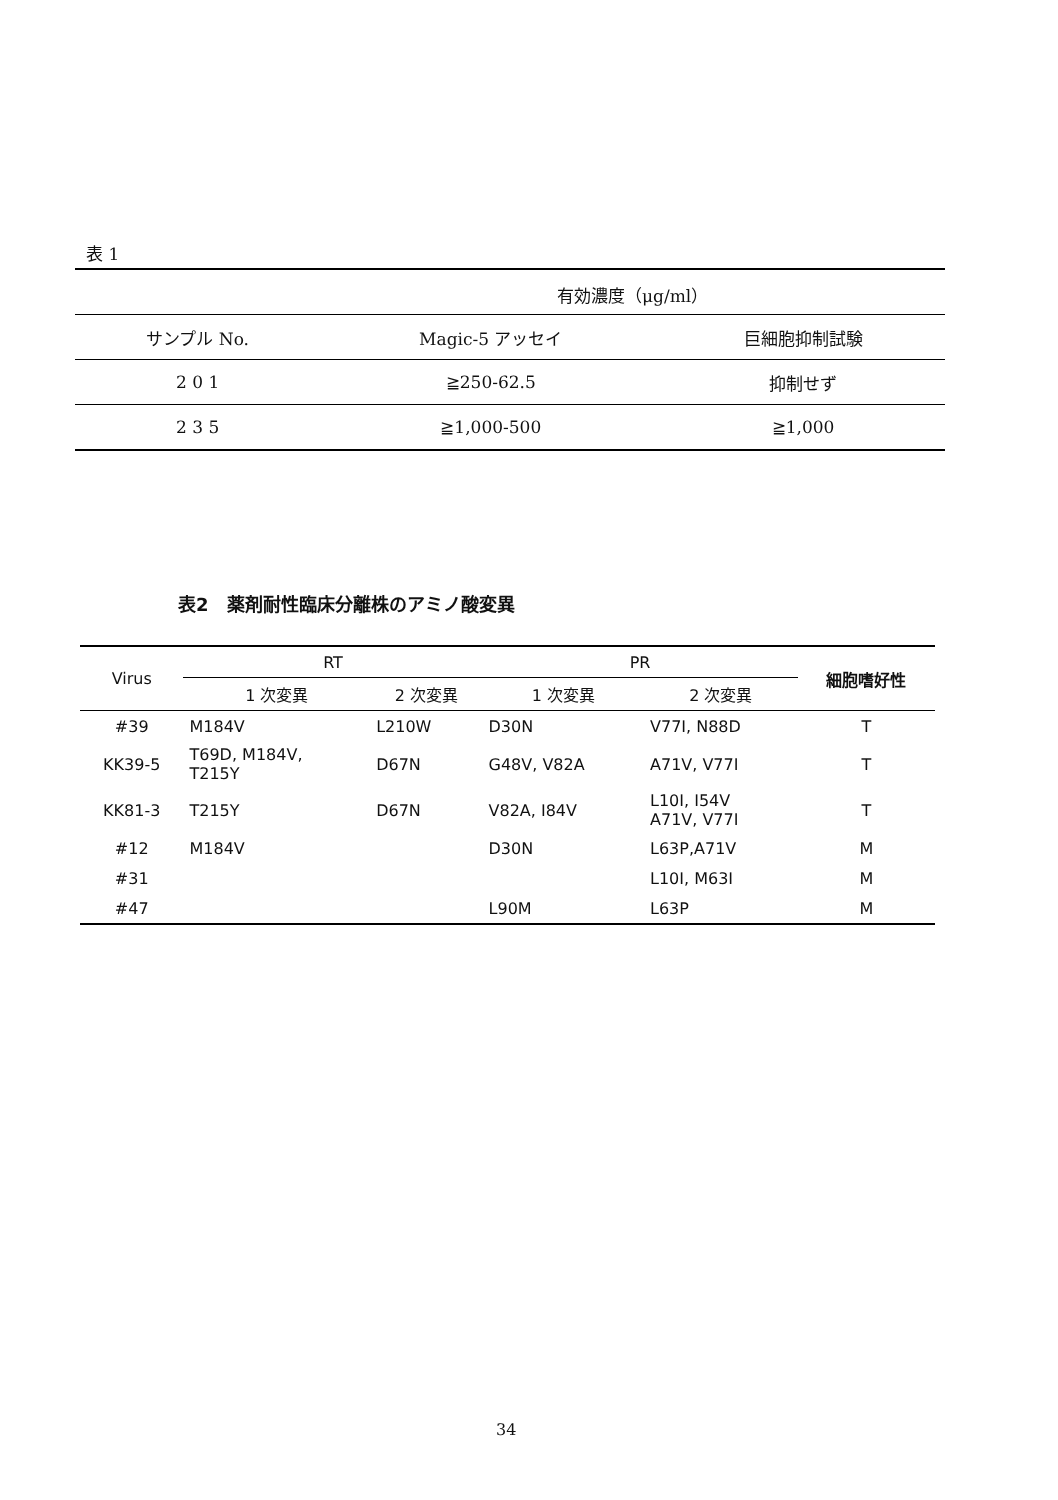表 1
| | 有効濃度（μg/ml） | |
| サンプル No. | Magic-5 アッセイ | 巨細胞抑制試験 |
| 2 0 1 | ≧250-62.5 | 抑制せず |
| 2 3 5 | ≧1,000-500 | ≧1,000 |
表2　薬剤耐性臨床分離株のアミノ酸変異
| Virus | RT | | PR | | 細胞嗜好性 |
| --- | --- | --- | --- | --- | --- |
| | 1 次変異 | 2 次変異 | 1 次変異 | 2 次変異 | |
| #39 | M184V | L210W | D30N | V77I, N88D | T |
| KK39-5 | T69D, M184V, T215Y | D67N | G48V, V82A | A71V, V77I | T |
| KK81-3 | T215Y | D67N | V82A, I84V | L10I, I54V A71V, V77I | T |
| #12 | M184V | | D30N | L63P,A71V | M |
| #31 | | | | L10I, M63I | M |
| #47 | | | L90M | L63P | M |
34